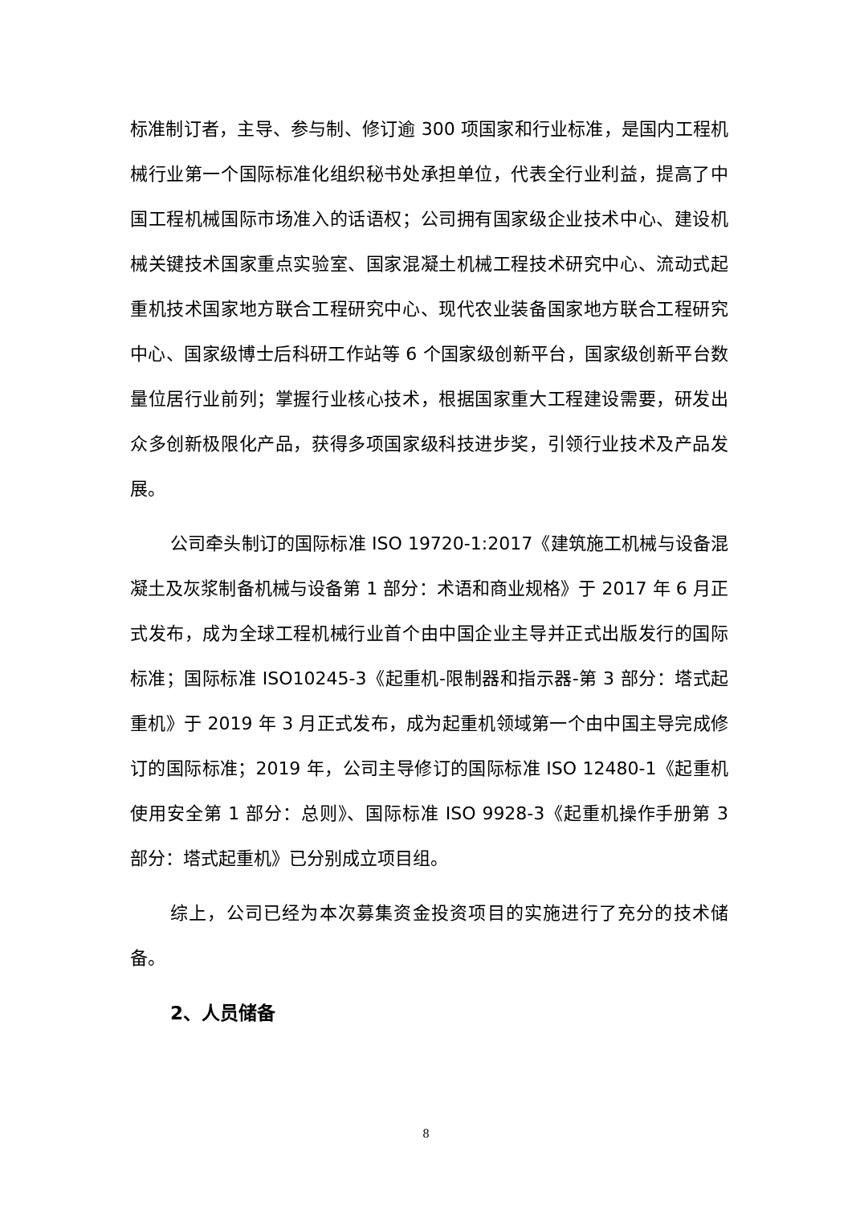标准制订者，主导、参与制、修订逾 300 项国家和行业标准，是国内工程机械行业第一个国际标准化组织秘书处承担单位，代表全行业利益，提高了中国工程机械国际市场准入的话语权；公司拥有国家级企业技术中心、建设机械关键技术国家重点实验室、国家混凝土机械工程技术研究中心、流动式起重机技术国家地方联合工程研究中心、现代农业装备国家地方联合工程研究中心、国家级博士后科研工作站等 6 个国家级创新平台，国家级创新平台数量位居行业前列；掌握行业核心技术，根据国家重大工程建设需要，研发出众多创新极限化产品，获得多项国家级科技进步奖，引领行业技术及产品发展。
公司牵头制订的国际标准 ISO 19720-1:2017《建筑施工机械与设备混凝土及灰浆制备机械与设备第 1 部分：术语和商业规格》于 2017 年 6 月正式发布，成为全球工程机械行业首个由中国企业主导并正式出版发行的国际标准；国际标准 ISO10245-3《起重机-限制器和指示器-第 3 部分：塔式起重机》于 2019 年 3 月正式发布，成为起重机领域第一个由中国主导完成修订的国际标准；2019 年，公司主导修订的国际标准 ISO 12480-1《起重机使用安全第 1 部分：总则》、国际标准 ISO 9928-3《起重机操作手册第 3 部分：塔式起重机》已分别成立项目组。
综上，公司已经为本次募集资金投资项目的实施进行了充分的技术储备。
2、人员储备
8